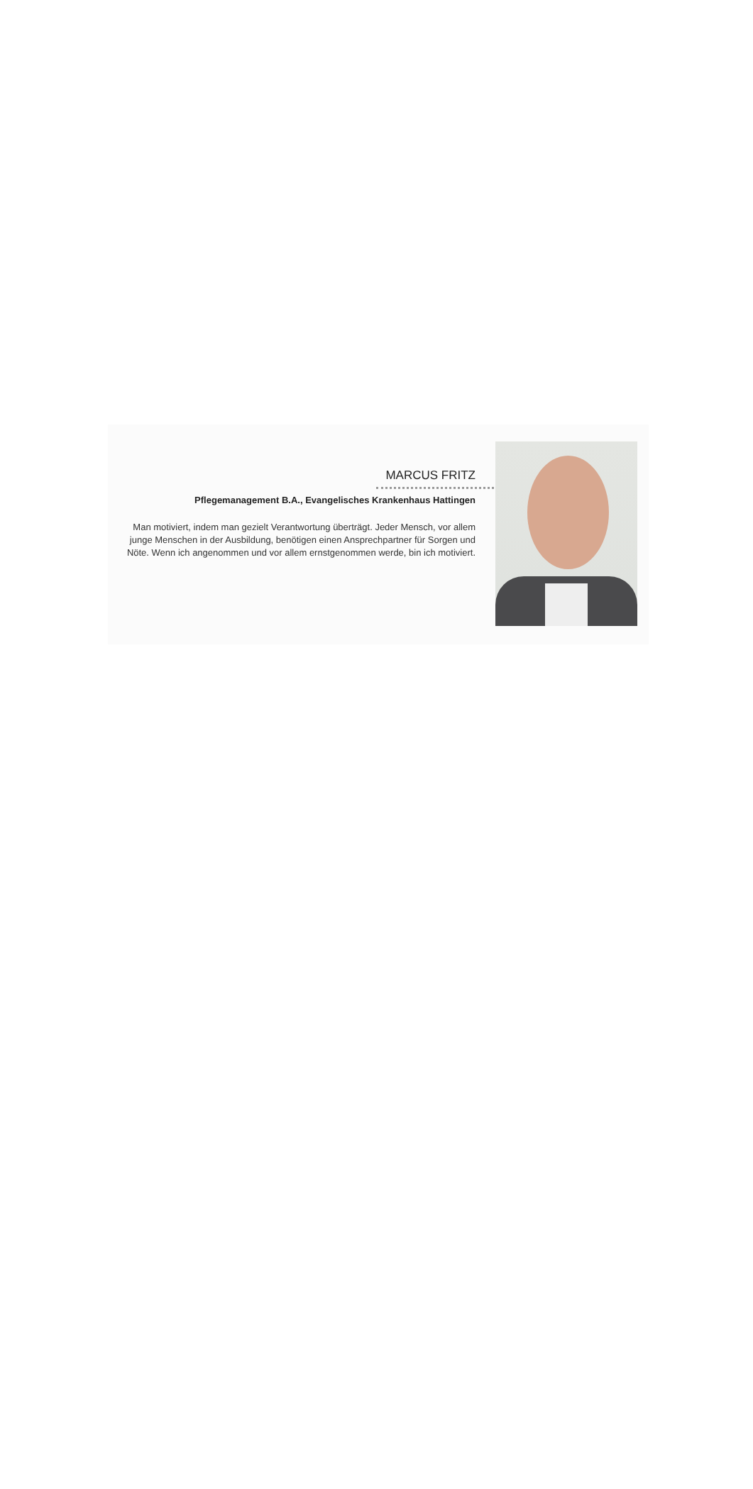MARCUS FRITZ
Pflegemanagement B.A., Evangelisches Krankenhaus Hattingen
Man motiviert, indem man gezielt Verantwortung überträgt. Jeder Mensch, vor allem junge Menschen in der Ausbildung, benötigen einen Ansprechpartner für Sorgen und Nöte. Wenn ich angenommen und vor allem ernstgenommen werde, bin ich motiviert.